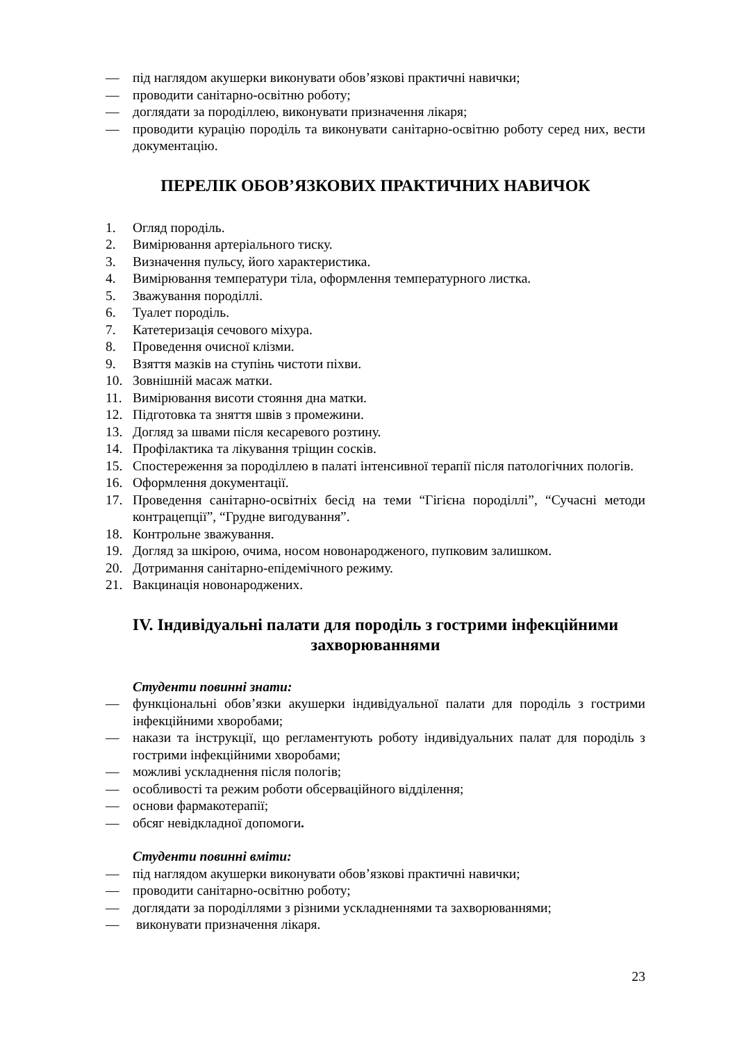— під наглядом акушерки виконувати обов’язкові практичні навички;
— проводити санітарно-освітню роботу;
— доглядати за породіллею, виконувати призначення лікаря;
— проводити курацію породіль та виконувати санітарно-освітню роботу серед них, вести документацію.
ПЕРЕЛІК ОБОВ’ЯЗКОВИХ ПРАКТИЧНИХ НАВИЧОК
1. Огляд породіль.
2. Вимірювання артеріального тиску.
3. Визначення пульсу, його характеристика.
4. Вимірювання температури тіла, оформлення температурного листка.
5. Зважування породіллі.
6. Туалет породіль.
7. Катетеризація сечового міхура.
8. Проведення очисної клізми.
9. Взяття мазків на ступінь чистоти піхви.
10. Зовнішній масаж матки.
11. Вимірювання висоти стояння дна матки.
12. Підготовка та зняття швів з промежини.
13. Догляд за швами після кесаревого розтину.
14. Профілактика та лікування тріщин сосків.
15. Спостереження за породіллею в палаті інтенсивної терапії після патологічних пологів.
16. Оформлення документації.
17. Проведення санітарно-освітніх бесід на теми “Гігієна породіллі”, “Сучасні методи контрацепції”, “Грудне вигодування”.
18. Контрольне зважування.
19. Догляд за шкірою, очима, носом новонародженого, пупковим залишком.
20. Дотримання санітарно-епідемічного режиму.
21. Вакцинація новонароджених.
IV. Індивідуальні палати для породіль з гострими інфекційними захворюваннями
Студенти повинні знати:
— функціональні обов’язки акушерки індивідуальної палати для породіль з гострими інфекційними хворобами;
— накази та інструкції, що регламентують роботу індивідуальних палат для породіль з гострими інфекційними хворобами;
— можливі ускладнення після пологів;
— особливості та режим роботи обсерваційного відділення;
— основи фармакотерапії;
— обсяг невідкладної допомоги.
Студенти повинні вміти:
— під наглядом акушерки виконувати обов’язкові практичні навички;
— проводити санітарно-освітню роботу;
— доглядати за породіллями з різними ускладненнями та захворюваннями;
— виконувати призначення лікаря.
23